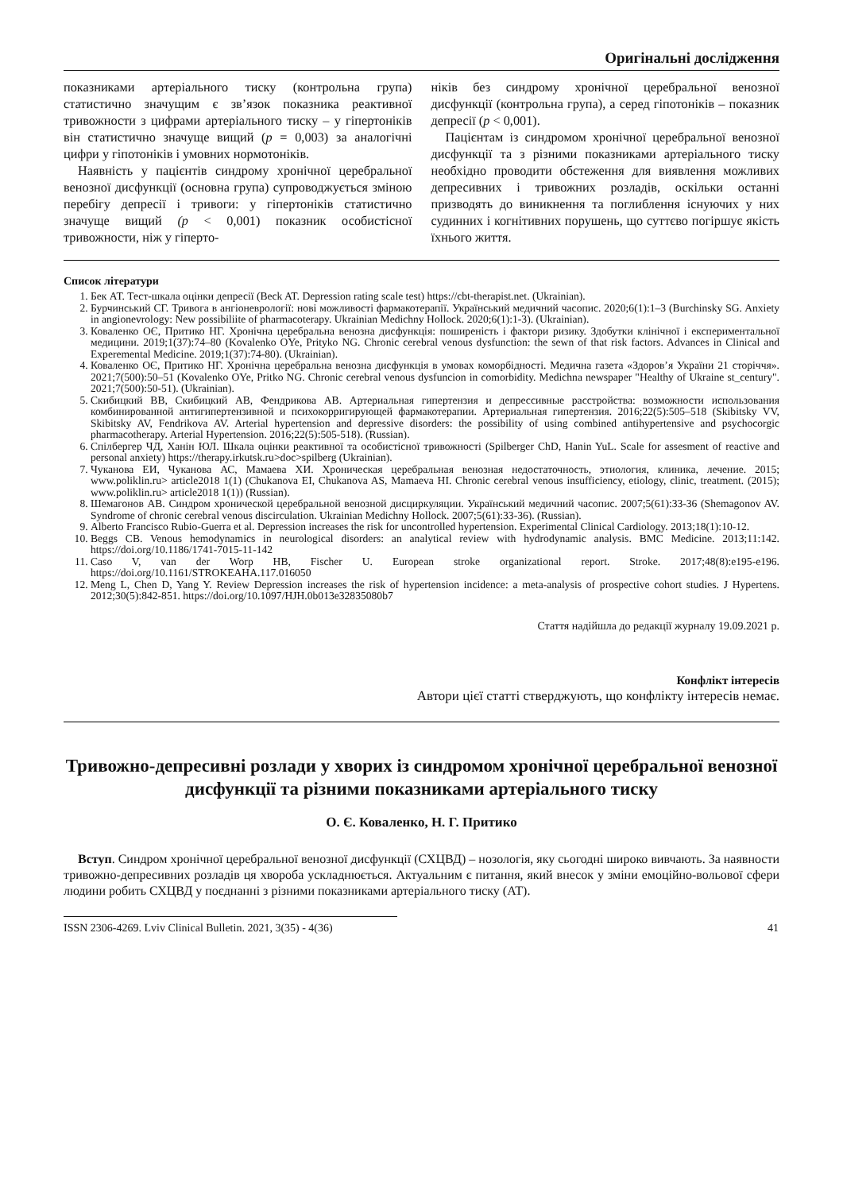Оригінальні дослідження
показниками артеріального тиску (контрольна група) статистично значущим є зв’язок показника реактивної тривожности з цифрами артеріального тиску – у гіпертоніків він статистично значуще вищий (p = 0,003) за аналогічні цифри у гіпотоніків і умовних нормотоніків.
Наявність у пацієнтів синдрому хронічної церебральної венозної дисфункції (основна група) супроводжується зміною перебігу депресії і тривоги: у гіпертоніків статистично значуще вищий (p < 0,001) показник особистісної тривожности, ніж у гіперто-
ніків без синдрому хронічної церебральної венозної дисфункції (контрольна група), а серед гіпотоніків – показник депресії (p < 0,001).
Пацієнтам із синдромом хронічної церебральної венозної дисфункції та з різними показниками артеріального тиску необхідно проводити обстеження для виявлення можливих депресивних і тривожних розладів, оскільки останні призводять до виникнення та поглиблення існуючих у них судинних і когнітивних порушень, що суттєво погіршує якість їхнього життя.
Список літератури
1. Бек АТ. Тест-шкала оцінки депресії (Beck AT. Depression rating scale test) https://cbt-therapist.net. (Ukrainian).
2. Бурчинський СГ. Тривога в ангіоневрології: нові можливості фармакотерапії. Український медичний часопис. 2020;6(1):1–3 (Burchinsky SG. Anxiety in angionevrology: New possibiliite of pharmacoterapy. Ukrainian Medichny Hollock. 2020;6(1):1-3). (Ukrainian).
3. Коваленко ОЄ, Притико НГ. Хронічна церебральна венозна дисфункція: поширеність і фактори ризику. Здобутки клінічної і експериментальної медицини. 2019;1(37):74–80 (Kovalenko OYe, Prityko NG. Chronic cerebral venous dysfunction: the sewn of that risk factors. Advances in Clinical and Experemental Medicine. 2019;1(37):74-80). (Ukrainian).
4. Коваленко ОЄ, Притико НГ. Хронічна церебральна венозна дисфункція в умовах коморбідності. Медична газета «Здоров’я України 21 сторіччя». 2021;7(500):50–51 (Kovalenko OYe, Pritko NG. Chronic cerebral venous dysfuncion in comorbidity. Medichna newspaper "Healthy of Ukraine st_century". 2021;7(500):50-51). (Ukrainian).
5. Скибицкий ВВ, Скибицкий АВ, Фендрикова АВ. Артериальная гипертензия и депрессивные расстройства: возможности использования комбинированной антигипертензивной и психокорригирующей фармакотерапии. Артериальная гипертензия. 2016;22(5):505–518 (Skibitsky VV, Skibitsky AV, Fendrikova AV. Arterial hypertension and depressive disorders: the possibility of using combined antihypertensive and psychocorgic pharmacotherapy. Arterial Hypertension. 2016;22(5):505-518). (Russian).
6. Спілбергер ЧД, Ханін ЮЛ. Шкала оцінки реактивної та особистісної тривожності (Spilberger ChD, Hanin YuL. Scale for assesment of reactive and personal anxiety) https://therapy.irkutsk.ru>doc>spilberg (Ukrainian).
7. Чуканова ЕИ, Чуканова АС, Мамаева ХИ. Хроническая церебральная венозная недостаточность, этиология, клиника, лечение. 2015; www.poliklin.ru> article2018 1(1) (Chukanova EI, Chukanova AS, Mamaeva HI. Chronic cerebral venous insufficiency, etiology, clinic, treatment. (2015); www.poliklin.ru> article2018 1(1)) (Russian).
8. Шемагонов АВ. Синдром хронической церебральной венозной дисциркуляции. Український медичний часопис. 2007;5(61):33-36 (Shemagonov AV. Syndrome of chronic cerebral venous discirculation. Ukrainian Medichny Hollock. 2007;5(61):33-36). (Russian).
9. Alberto Francisco Rubio-Guerra et al. Depression increases the risk for uncontrolled hypertension. Experimental Clinical Cardiology. 2013;18(1):10-12.
10. Beggs CB. Venous hemodynamics in neurological disorders: an analytical review with hydrodynamic analysis. BMC Medicine. 2013;11:142. https://doi.org/10.1186/1741-7015-11-142
11. Caso V, van der Worp HB, Fischer U. European stroke organizational report. Stroke. 2017;48(8):e195-e196. https://doi.org/10.1161/STROKEAHA.117.016050
12. Meng L, Chen D, Yang Y. Review Depression increases the risk of hypertension incidence: a meta-analysis of prospective cohort studies. J Hypertens. 2012;30(5):842-851. https://doi.org/10.1097/HJH.0b013e32835080b7
Стаття надійшла до редакції журналу 19.09.2021 р.
Конфлікт інтересів
Автори цієї статті стверджують, що конфлікту інтересів немає.
Тривожно-депресивні розлади у хворих із синдромом хронічної церебральної венозної дисфункції та різними показниками артеріального тиску
О. Є. Коваленко, Н. Г. Притико
Вступ. Синдром хронічної церебральної венозної дисфункції (СХЦВД) – нозологія, яку сьогодні широко вивчають. За наявности тривожно-депресивних розладів ця хвороба ускладнюється. Актуальним є питання, який внесок у зміни емоційно-вольової сфери людини робить СХЦВД у поєднанні з різними показниками артеріального тиску (АТ).
ISSN 2306-4269. Lviv Clinical Bulletin. 2021, 3(35) - 4(36) 41